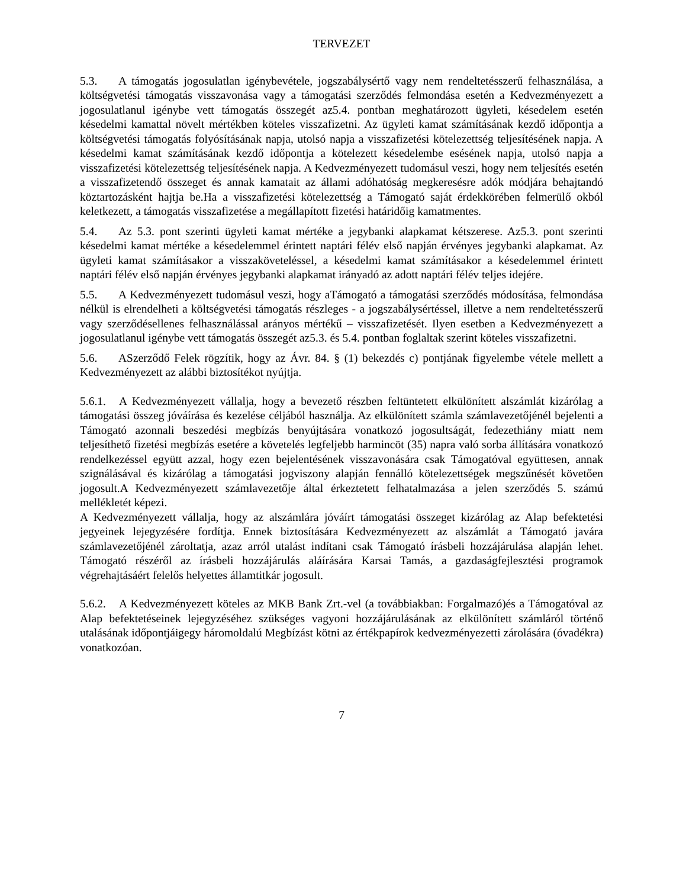TERVEZET
5.3. A támogatás jogosulatlan igénybevétele, jogszabálysértő vagy nem rendeltetésszerű felhasználása, a költségvetési támogatás visszavonása vagy a támogatási szerződés felmondása esetén a Kedvezményezett a jogosulatlanul igénybe vett támogatás összegét az5.4. pontban meghatározott ügyleti, késedelem esetén késedelmi kamattal növelt mértékben köteles visszafizetni. Az ügyleti kamat számításának kezdő időpontja a költségvetési támogatás folyósításának napja, utolsó napja a visszafizetési kötelezettség teljesítésének napja. A késedelmi kamat számításának kezdő időpontja a kötelezett késedelembe esésének napja, utolsó napja a visszafizetési kötelezettség teljesítésének napja. A Kedvezményezett tudomásul veszi, hogy nem teljesítés esetén a visszafizetendő összeget és annak kamatait az állami adóhatóság megkeresésre adók módjára behajtandó köztartozásként hajtja be.Ha a visszafizetési kötelezettség a Támogató saját érdekkörében felmerülő okból keletkezett, a támogatás visszafizetése a megállapított fizetési határidőig kamatmentes.
5.4. Az 5.3. pont szerinti ügyleti kamat mértéke a jegybanki alapkamat kétszerese. Az5.3. pont szerinti késedelmi kamat mértéke a késedelemmel érintett naptári félév első napján érvényes jegybanki alapkamat. Az ügyleti kamat számításakor a visszaköveteléssel, a késedelmi kamat számításakor a késedelemmel érintett naptári félév első napján érvényes jegybanki alapkamat irányadó az adott naptári félév teljes idejére.
5.5. A Kedvezményezett tudomásul veszi, hogy aTámogató a támogatási szerződés módosítása, felmondása nélkül is elrendelheti a költségvetési támogatás részleges - a jogszabálysértéssel, illetve a nem rendeltetésszerű vagy szerződésellenes felhasználással arányos mértékű – visszafizetését. Ilyen esetben a Kedvezményezett a jogosulatlanul igénybe vett támogatás összegét az5.3. és 5.4. pontban foglaltak szerint köteles visszafizetni.
5.6. ASzerződő Felek rögzítik, hogy az Ávr. 84. § (1) bekezdés c) pontjának figyelembe vétele mellett a Kedvezményezett az alábbi biztosítékot nyújtja.
5.6.1. A Kedvezményezett vállalja, hogy a bevezető részben feltüntetett elkülönített alszámlát kizárólag a támogatási összeg jóváírása és kezelése céljából használja. Az elkülönített számla számlavezetőjénél bejelenti a Támogató azonnali beszedési megbízás benyújtására vonatkozó jogosultságát, fedezethiány miatt nem teljesíthető fizetési megbízás esetére a követelés legfeljebb harmincöt (35) napra való sorba állítására vonatkozó rendelkezéssel együtt azzal, hogy ezen bejelentésének visszavonására csak Támogatóval együttesen, annak szignálásával és kizárólag a támogatási jogviszony alapján fennálló kötelezettségek megszűnését követően jogosult.A Kedvezményezett számlavezetője által érkeztetett felhatalmazása a jelen szerződés 5. számú mellékletét képezi.
A Kedvezményezett vállalja, hogy az alszámlára jóváírt támogatási összeget kizárólag az Alap befektetési jegyeinek lejegyzésére fordítja. Ennek biztosítására Kedvezményezett az alszámlát a Támogató javára számlavezetőjénél zároltatja, azaz arról utalást indítani csak Támogató írásbeli hozzájárulása alapján lehet. Támogató részéről az írásbeli hozzájárulás aláírására Karsai Tamás, a gazdaságfejlesztési programok végrehajtásáért felelős helyettes államtitkár jogosult.
5.6.2. A Kedvezményezett köteles az MKB Bank Zrt.-vel (a továbbiakban: Forgalmazó)és a Támogatóval az Alap befektetéseinek lejegyzéséhez szükséges vagyoni hozzájárulásának az elkülönített számláról történő utalásának időpontjáigegy háromoldalú Megbízást kötni az értékpapírok kedvezményezetti zárolására (óvadékra) vonatkozóan.
7